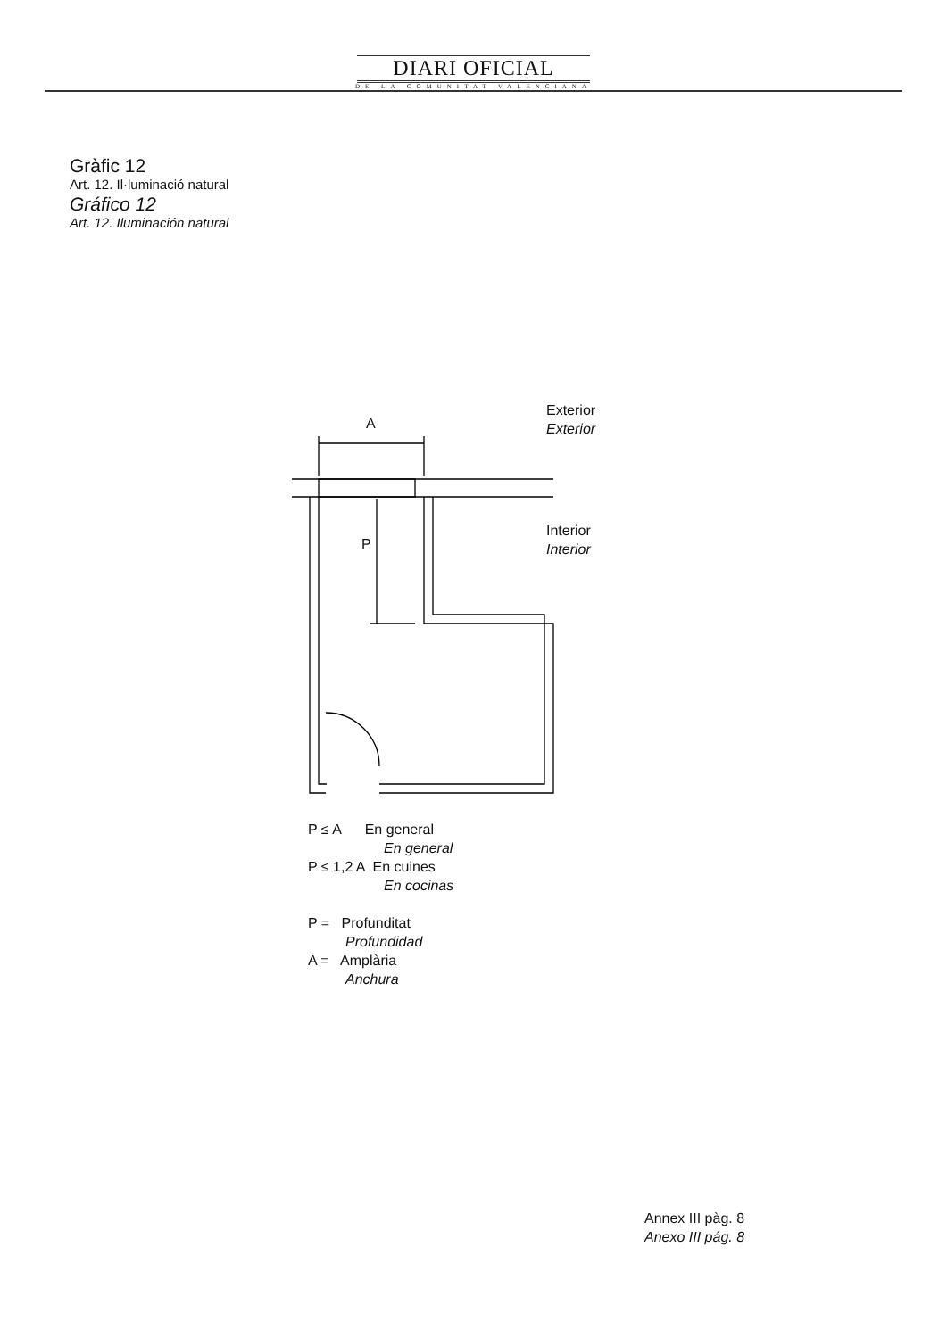DIARI OFICIAL
DE LA COMUNITAT VALENCIANA
Gràfic 12
Art. 12. Il·luminació natural
Gráfico 12
Art. 12. Iluminación natural
A
P
Exterior
Exterior
Interior
Interior
P ≤ A En general
En general
P ≤ 1,2 A En cuines
En cocinas
P = Profunditat
Profundidad
A = Amplària
Anchura
Annex III pàg. 8
Anexo III pág. 8